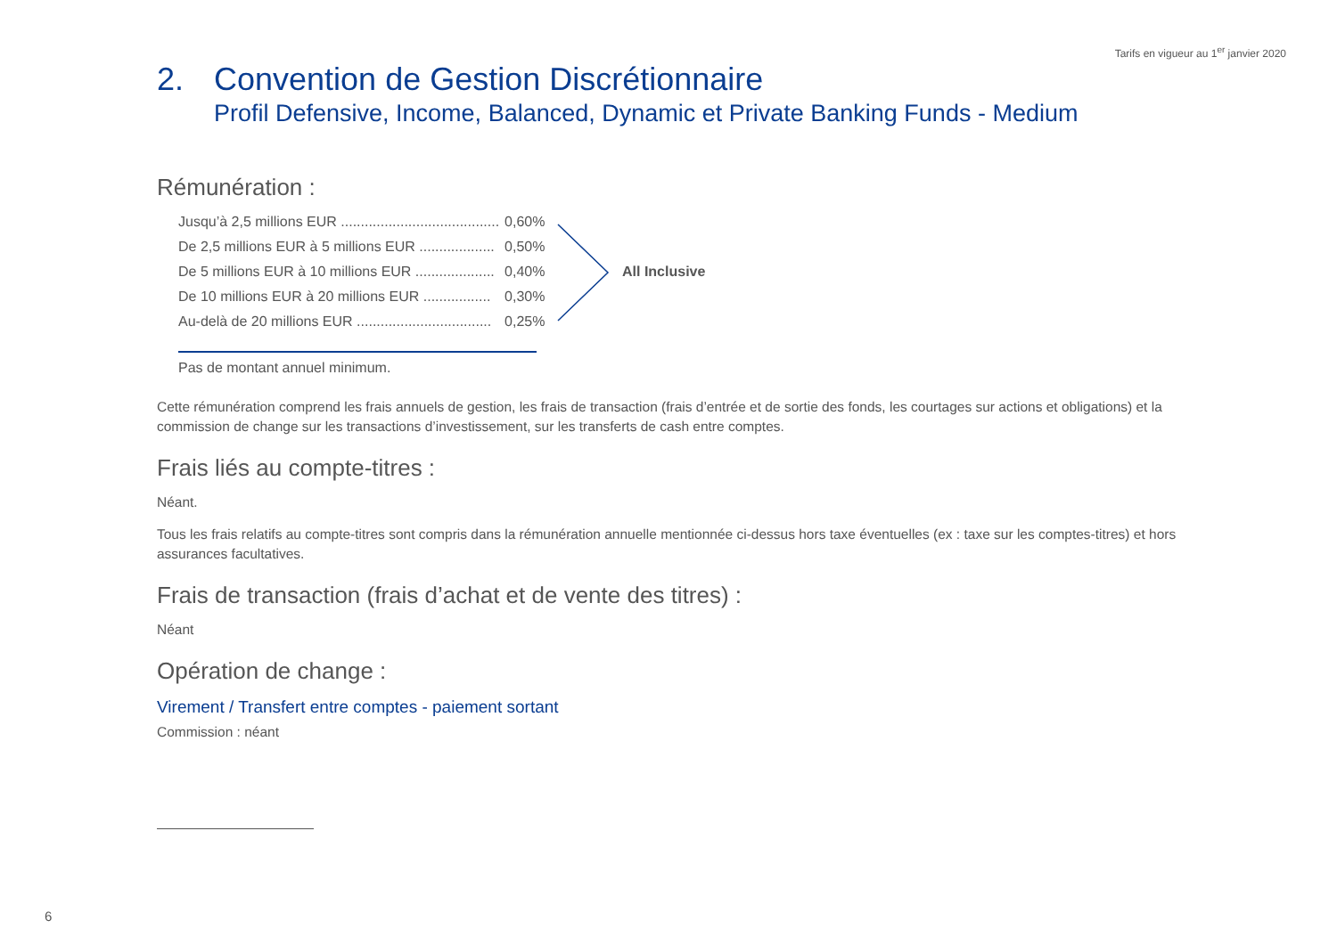Tarifs en vigueur au 1<sup>er</sup> janvier 2020
2. Convention de Gestion Discrétionnaire
Profil Defensive, Income, Balanced, Dynamic et Private Banking Funds - Medium
Rémunération :
| Jusqu’à 2,5 millions EUR ........................................ | 0,60% |
| De 2,5 millions EUR à 5 millions EUR ................... | 0,50% |
| De 5 millions EUR à 10 millions EUR .................... | 0,40% |
| De 10 millions EUR à 20 millions EUR ................. | 0,30% |
| Au-delà de 20 millions EUR .................................. | 0,25% |
Pas de montant annuel minimum.
Cette rémunération comprend les frais annuels de gestion, les frais de transaction (frais d’entrée et de sortie des fonds, les courtages sur actions et obligations) et la commission de change sur les transactions d’investissement, sur les transferts de cash entre comptes.
Frais liés au compte-titres :
Néant.
Tous les frais relatifs au compte-titres sont compris dans la rémunération annuelle mentionnée ci-dessus hors taxe éventuelles (ex : taxe sur les comptes-titres) et hors assurances facultatives.
Frais de transaction (frais d’achat et de vente des titres) :
Néant
Opération de change :
Virement / Transfert entre comptes - paiement sortant
Commission : néant
All Inclusive
6